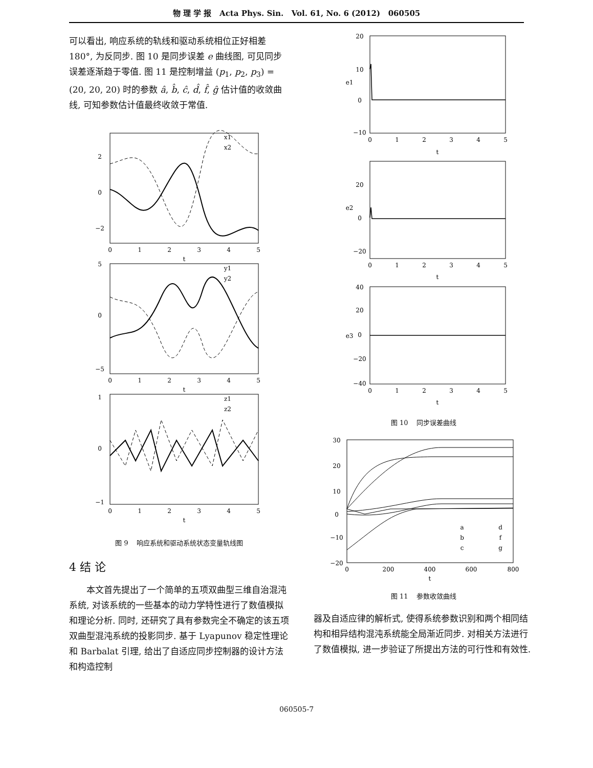物 理 学 报 Acta Phys. Sin. Vol. 61, No. 6 (2012) 060505
可以看出, 响应系统的轨线和驱动系统相位正好相差 180°, 为反同步. 图 10 是同步误差 e 曲线图, 可见同步误差逐渐趋于零值. 图 11 是控制增益 (p<sub>1</sub>, p<sub>2</sub>, p<sub>3</sub>) = (20, 20, 20) 时的参数 â, b̂, ĉ, d̂, f̂, ĝ 估计值的收敛曲线, 可知参数估计值最终收敛于常值.
2
0
−2
0
1
2
3
4
5
t
5
0
−5
0
1
2
3
4
5
t
1
0
−1
0
1
2
3
4
5
t
x1
x2
y1
y2
z1
z2
图 9 响应系统和驱动系统状态变量轨线图
4 结 论
本文首先提出了一个简单的五项双曲型三维自治混沌系统, 对该系统的一些基本的动力学特性进行了数值模拟和理论分析. 同时, 还研究了具有参数完全不确定的该五项双曲型混沌系统的投影同步. 基于 Lyapunov 稳定性理论和 Barbalat 引理, 给出了自适应同步控制器的设计方法和构造控制
20
10
0
−10
e1
0
1
2
3
4
5
t
20
0
−20
e2
0
1
2
3
4
5
t
40
20
0
−20
−40
e3
0
1
2
3
4
5
t
图 10 同步误差曲线
30
20
10
0
−10
−20
0
200
400
600
800
t
a
b
c
d
f
g
图 11 参数收敛曲线
器及自适应律的解析式, 使得系统参数识别和两个相同结构和相异结构混沌系统能全局渐近同步. 对相关方法进行了数值模拟, 进一步验证了所提出方法的可行性和有效性.
060505-7